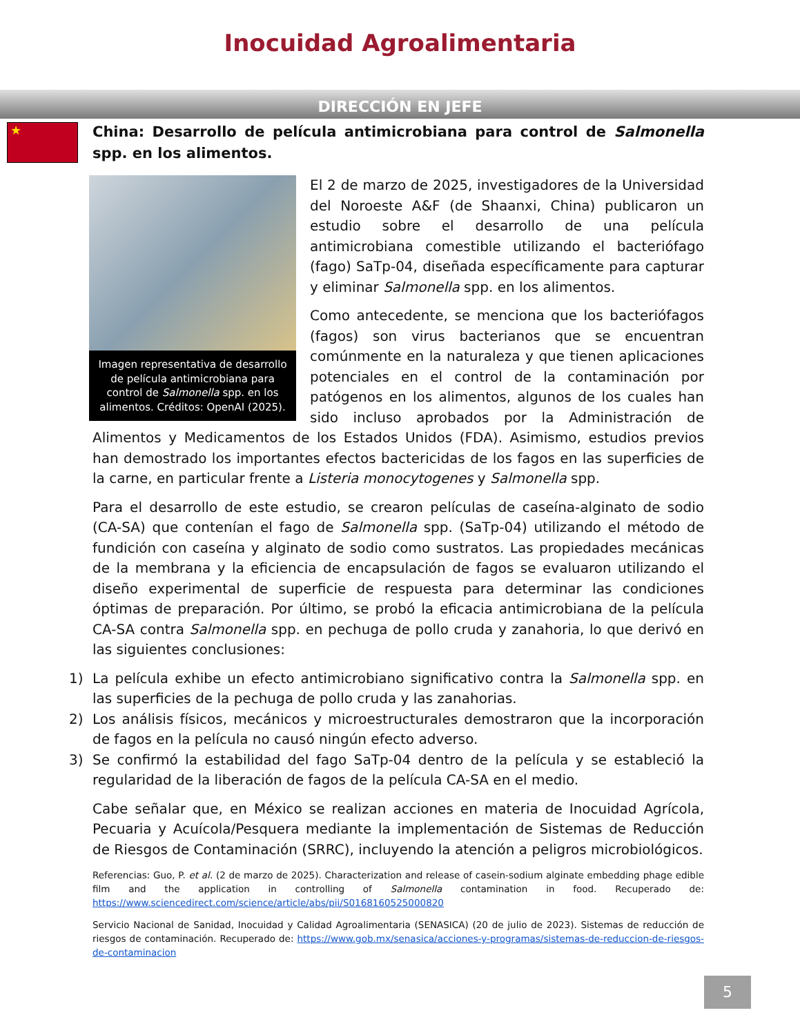Inocuidad Agroalimentaria
DIRECCIÓN EN JEFE
★
China: Desarrollo de película antimicrobiana para control de Salmonella spp. en los alimentos.
Imagen representativa de desarrollo de película antimicrobiana para control de Salmonella spp. en los alimentos. Créditos: OpenAI (2025).
El 2 de marzo de 2025, investigadores de la Universidad del Noroeste A&F (de Shaanxi, China) publicaron un estudio sobre el desarrollo de una película antimicrobiana comestible utilizando el bacteriófago (fago) SaTp-04, diseñada específicamente para capturar y eliminar Salmonella spp. en los alimentos.
Como antecedente, se menciona que los bacteriófagos (fagos) son virus bacterianos que se encuentran comúnmente en la naturaleza y que tienen aplicaciones potenciales en el control de la contaminación por patógenos en los alimentos, algunos de los cuales han sido incluso aprobados por la Administración de Alimentos y Medicamentos de los Estados Unidos (FDA). Asimismo, estudios previos han demostrado los importantes efectos bactericidas de los fagos en las superficies de la carne, en particular frente a Listeria monocytogenes y Salmonella spp.
Para el desarrollo de este estudio, se crearon películas de caseína-alginato de sodio (CA-SA) que contenían el fago de Salmonella spp. (SaTp-04) utilizando el método de fundición con caseína y alginato de sodio como sustratos. Las propiedades mecánicas de la membrana y la eficiencia de encapsulación de fagos se evaluaron utilizando el diseño experimental de superficie de respuesta para determinar las condiciones óptimas de preparación. Por último, se probó la eficacia antimicrobiana de la película CA-SA contra Salmonella spp. en pechuga de pollo cruda y zanahoria, lo que derivó en las siguientes conclusiones:
1) La película exhibe un efecto antimicrobiano significativo contra la Salmonella spp. en las superficies de la pechuga de pollo cruda y las zanahorias.
2) Los análisis físicos, mecánicos y microestructurales demostraron que la incorporación de fagos en la película no causó ningún efecto adverso.
3) Se confirmó la estabilidad del fago SaTp-04 dentro de la película y se estableció la regularidad de la liberación de fagos de la película CA-SA en el medio.
Cabe señalar que, en México se realizan acciones en materia de Inocuidad Agrícola, Pecuaria y Acuícola/Pesquera mediante la implementación de Sistemas de Reducción de Riesgos de Contaminación (SRRC), incluyendo la atención a peligros microbiológicos.
Referencias: Guo, P. et al. (2 de marzo de 2025). Characterization and release of casein-sodium alginate embedding phage edible film and the application in controlling of Salmonella contamination in food. Recuperado de: https://www.sciencedirect.com/science/article/abs/pii/S0168160525000820
Servicio Nacional de Sanidad, Inocuidad y Calidad Agroalimentaria (SENASICA) (20 de julio de 2023). Sistemas de reducción de riesgos de contaminación. Recuperado de: https://www.gob.mx/senasica/acciones-y-programas/sistemas-de-reduccion-de-riesgos-de-contaminacion
5